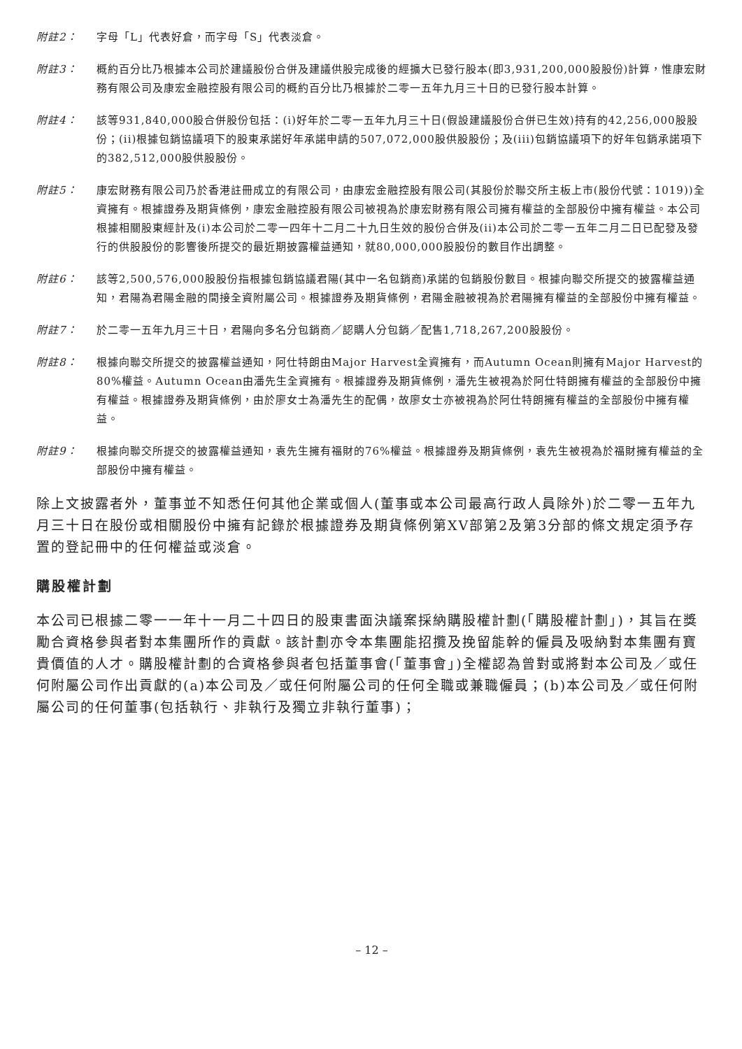附註2： 字母「L」代表好倉，而字母「S」代表淡倉。
附註3： 概約百分比乃根據本公司於建議股份合併及建議供股完成後的經擴大已發行股本(即3,931,200,000股股份)計算，惟康宏財務有限公司及康宏金融控股有限公司的概約百分比乃根據於二零一五年九月三十日的已發行股本計算。
附註4： 該等931,840,000股合併股份包括：(i)好年於二零一五年九月三十日(假設建議股份合併已生效)持有的42,256,000股股份；(ii)根據包銷協議項下的股東承諾好年承諾申請的507,072,000股供股股份；及(iii)包銷協議項下的好年包銷承諾項下的382,512,000股供股股份。
附註5： 康宏財務有限公司乃於香港註冊成立的有限公司，由康宏金融控股有限公司(其股份於聯交所主板上市(股份代號：1019))全資擁有。根據證券及期貨條例，康宏金融控股有限公司被視為於康宏財務有限公司擁有權益的全部股份中擁有權益。本公司根據相關股東經計及(i)本公司於二零一四年十二月二十九日生效的股份合併及(ii)本公司於二零一五年二月二日已配發及發行的供股股份的影響後所提交的最近期披露權益通知，就80,000,000股股份的數目作出調整。
附註6： 該等2,500,576,000股股份指根據包銷協議君陽(其中一名包銷商)承諾的包銷股份數目。根據向聯交所提交的披露權益通知，君陽為君陽金融的間接全資附屬公司。根據證券及期貨條例，君陽金融被視為於君陽擁有權益的全部股份中擁有權益。
附註7： 於二零一五年九月三十日，君陽向多名分包銷商／認購人分包銷／配售1,718,267,200股股份。
附註8： 根據向聯交所提交的披露權益通知，阿仕特朗由Major Harvest全資擁有，而Autumn Ocean則擁有Major Harvest的80%權益。Autumn Ocean由潘先生全資擁有。根據證券及期貨條例，潘先生被視為於阿仕特朗擁有權益的全部股份中擁有權益。根據證券及期貨條例，由於廖女士為潘先生的配偶，故廖女士亦被視為於阿仕特朗擁有權益的全部股份中擁有權益。
附註9： 根據向聯交所提交的披露權益通知，袁先生擁有福財的76%權益。根據證券及期貨條例，袁先生被視為於福財擁有權益的全部股份中擁有權益。
除上文披露者外，董事並不知悉任何其他企業或個人(董事或本公司最高行政人員除外)於二零一五年九月三十日在股份或相關股份中擁有記錄於根據證券及期貨條例第XV部第2及第3分部的條文規定須予存置的登記冊中的任何權益或淡倉。
購股權計劃
本公司已根據二零一一年十一月二十四日的股東書面決議案採納購股權計劃(「購股權計劃」)，其旨在獎勵合資格參與者對本集團所作的貢獻。該計劃亦令本集團能招攬及挽留能幹的僱員及吸納對本集團有寶貴價值的人才。購股權計劃的合資格參與者包括董事會(「董事會」)全權認為曾對或將對本公司及／或任何附屬公司作出貢獻的(a)本公司及／或任何附屬公司的任何全職或兼職僱員；(b)本公司及／或任何附屬公司的任何董事(包括執行、非執行及獨立非執行董事)；
– 12 –